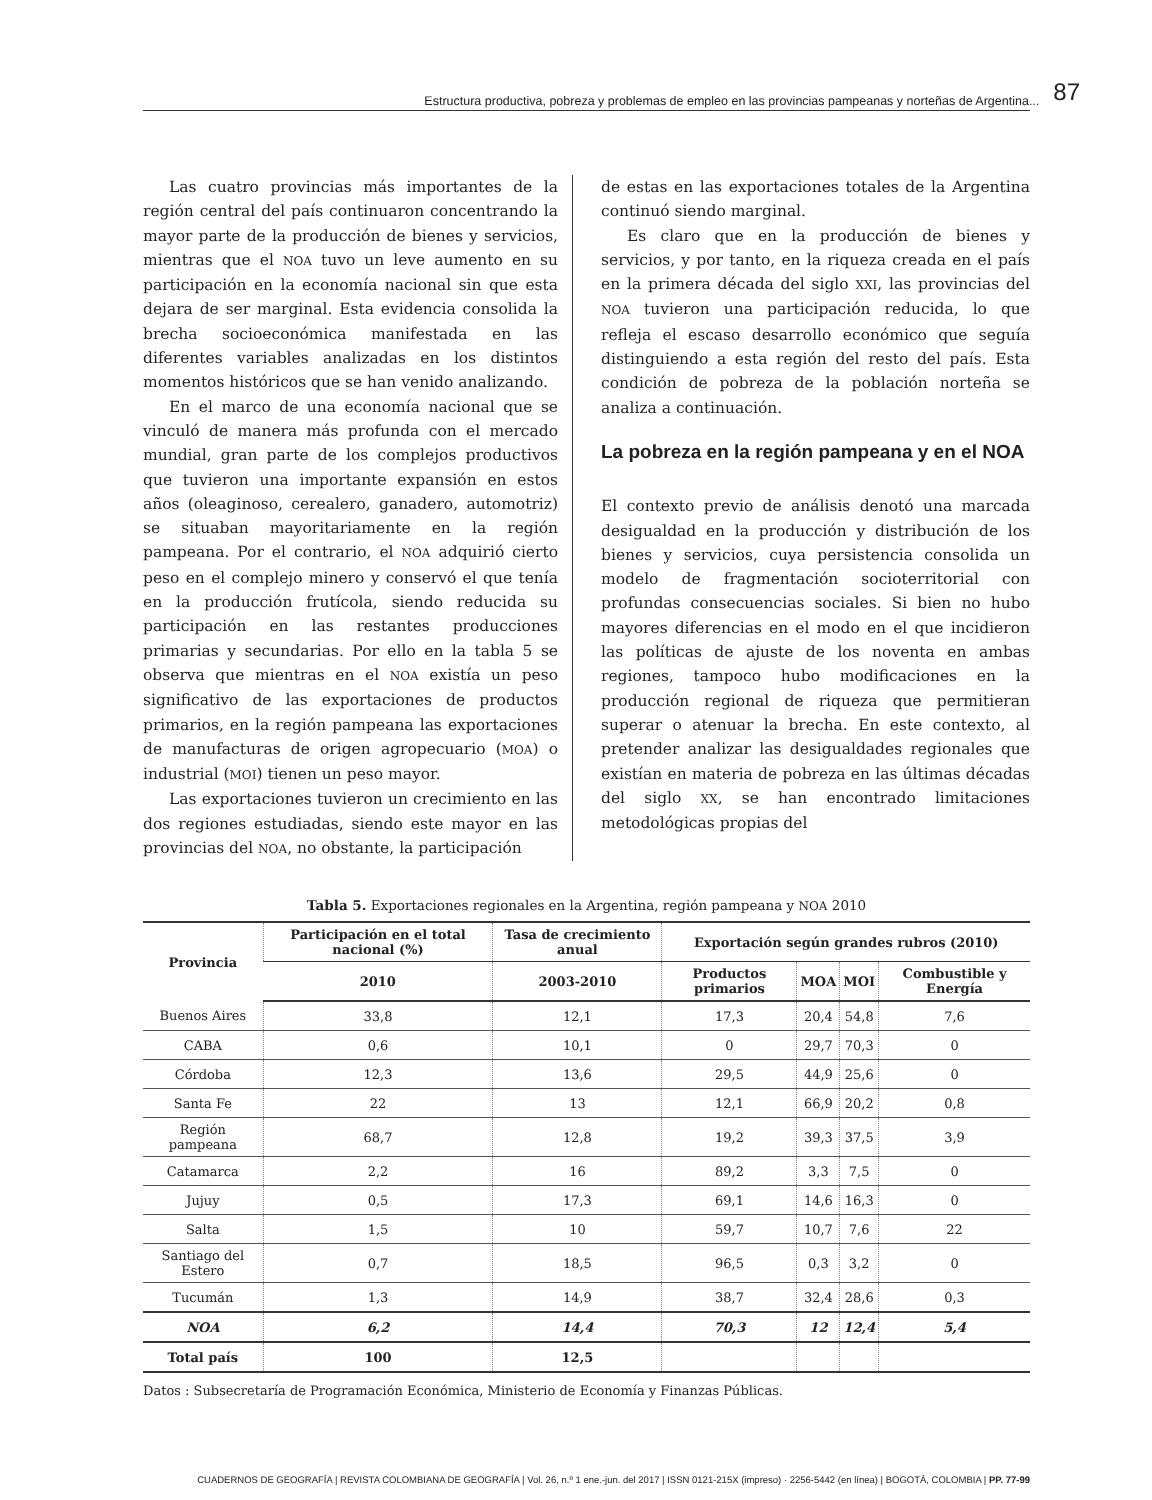Estructura productiva, pobreza y problemas de empleo en las provincias pampeanas y norteñas de Argentina... 87
Las cuatro provincias más importantes de la región central del país continuaron concentrando la mayor parte de la producción de bienes y servicios, mientras que el NOA tuvo un leve aumento en su participación en la economía nacional sin que esta dejara de ser marginal. Esta evidencia consolida la brecha socioeconómica manifestada en las diferentes variables analizadas en los distintos momentos históricos que se han venido analizando.
En el marco de una economía nacional que se vinculó de manera más profunda con el mercado mundial, gran parte de los complejos productivos que tuvieron una importante expansión en estos años (oleaginoso, cerealero, ganadero, automotriz) se situaban mayoritariamente en la región pampeana. Por el contrario, el NOA adquirió cierto peso en el complejo minero y conservó el que tenía en la producción frutícola, siendo reducida su participación en las restantes producciones primarias y secundarias. Por ello en la tabla 5 se observa que mientras en el NOA existía un peso significativo de las exportaciones de productos primarios, en la región pampeana las exportaciones de manufacturas de origen agropecuario (MOA) o industrial (MOI) tienen un peso mayor.
Las exportaciones tuvieron un crecimiento en las dos regiones estudiadas, siendo este mayor en las provincias del NOA, no obstante, la participación
de estas en las exportaciones totales de la Argentina continuó siendo marginal.
Es claro que en la producción de bienes y servicios, y por tanto, en la riqueza creada en el país en la primera década del siglo XXI, las provincias del NOA tuvieron una participación reducida, lo que refleja el escaso desarrollo económico que seguía distinguiendo a esta región del resto del país. Esta condición de pobreza de la población norteña se analiza a continuación.
La pobreza en la región pampeana y en el NOA
El contexto previo de análisis denotó una marcada desigualdad en la producción y distribución de los bienes y servicios, cuya persistencia consolida un modelo de fragmentación socioterritorial con profundas consecuencias sociales. Si bien no hubo mayores diferencias en el modo en el que incidieron las políticas de ajuste de los noventa en ambas regiones, tampoco hubo modificaciones en la producción regional de riqueza que permitieran superar o atenuar la brecha. En este contexto, al pretender analizar las desigualdades regionales que existían en materia de pobreza en las últimas décadas del siglo XX, se han encontrado limitaciones metodológicas propias del
Tabla 5. Exportaciones regionales en la Argentina, región pampeana y NOA 2010
| Provincia | Participación en el total nacional (%) | Tasa de crecimiento anual | Exportación según grandes rubros (2010) | | | |
| --- | --- | --- | --- | --- | --- | --- |
| | 2010 | 2003-2010 | Productos primarios | MOA | MOI | Combustible y Energía |
| Buenos Aires | 33,8 | 12,1 | 17,3 | 20,4 | 54,8 | 7,6 |
| CABA | 0,6 | 10,1 | 0 | 29,7 | 70,3 | 0 |
| Córdoba | 12,3 | 13,6 | 29,5 | 44,9 | 25,6 | 0 |
| Santa Fe | 22 | 13 | 12,1 | 66,9 | 20,2 | 0,8 |
| Región pampeana | 68,7 | 12,8 | 19,2 | 39,3 | 37,5 | 3,9 |
| Catamarca | 2,2 | 16 | 89,2 | 3,3 | 7,5 | 0 |
| Jujuy | 0,5 | 17,3 | 69,1 | 14,6 | 16,3 | 0 |
| Salta | 1,5 | 10 | 59,7 | 10,7 | 7,6 | 22 |
| Santiago del Estero | 0,7 | 18,5 | 96,5 | 0,3 | 3,2 | 0 |
| Tucumán | 1,3 | 14,9 | 38,7 | 32,4 | 28,6 | 0,3 |
| NOA | 6,2 | 14,4 | 70,3 | 12 | 12,4 | 5,4 |
| Total país | 100 | 12,5 | | | | |
Datos : Subsecretaría de Programación Económica, Ministerio de Economía y Finanzas Públicas.
CUADERNOS DE GEOGRAFÍA | REVISTA COLOMBIANA DE GEOGRAFÍA | Vol. 26, n.º 1 ene.-jun. del 2017 | ISSN 0121-215X (impreso) · 2256-5442 (en línea) | BOGOTÁ, COLOMBIA | PP. 77-99